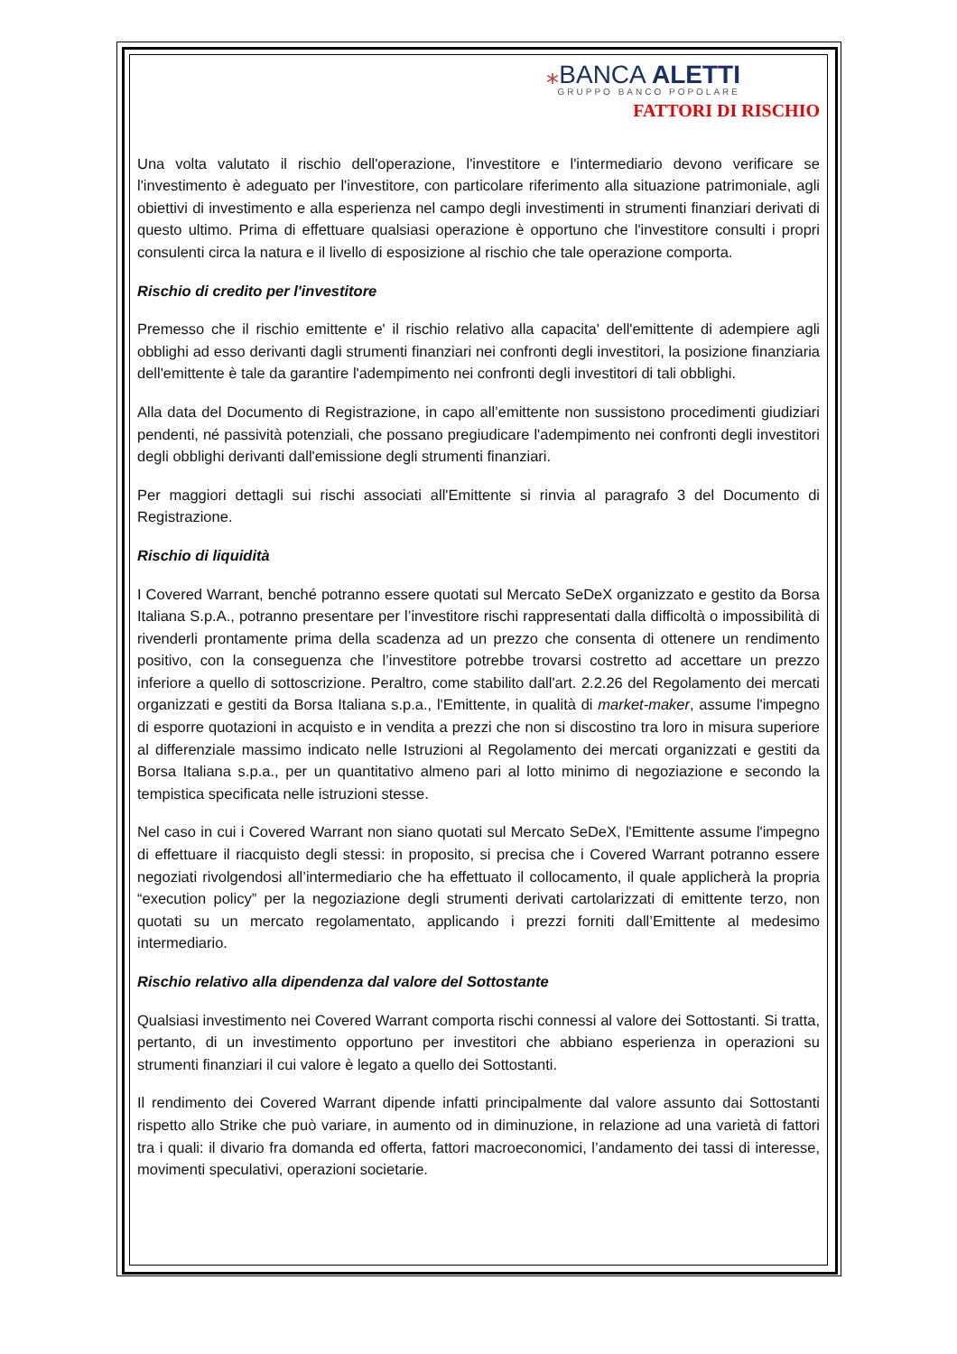⁎BANCA ALETTI
GRUPPO BANCO POPOLARE
FATTORI DI RISCHIO
Una volta valutato il rischio dell'operazione, l'investitore e l'intermediario devono verificare se l'investimento è adeguato per l'investitore, con particolare riferimento alla situazione patrimoniale, agli obiettivi di investimento e alla esperienza nel campo degli investimenti in strumenti finanziari derivati di questo ultimo. Prima di effettuare qualsiasi operazione è opportuno che l'investitore consulti i propri consulenti circa la natura e il livello di esposizione al rischio che tale operazione comporta.
Rischio di credito per l'investitore
Premesso che il rischio emittente e' il rischio relativo alla capacita' dell'emittente di adempiere agli obblighi ad esso derivanti dagli strumenti finanziari nei confronti degli investitori, la posizione finanziaria dell'emittente è tale da garantire l'adempimento nei confronti degli investitori di tali obblighi.
Alla data del Documento di Registrazione, in capo all’emittente non sussistono procedimenti giudiziari pendenti, né passività potenziali, che possano pregiudicare l'adempimento nei confronti degli investitori degli obblighi derivanti dall'emissione degli strumenti finanziari.
Per maggiori dettagli sui rischi associati all'Emittente si rinvia al paragrafo 3 del Documento di Registrazione.
Rischio di liquidità
I Covered Warrant, benché potranno essere quotati sul Mercato SeDeX organizzato e gestito da Borsa Italiana S.p.A., potranno presentare per l’investitore rischi rappresentati dalla difficoltà o impossibilità di rivenderli prontamente prima della scadenza ad un prezzo che consenta di ottenere un rendimento positivo, con la conseguenza che l’investitore potrebbe trovarsi costretto ad accettare un prezzo inferiore a quello di sottoscrizione. Peraltro, come stabilito dall'art. 2.2.26 del Regolamento dei mercati organizzati e gestiti da Borsa Italiana s.p.a., l'Emittente, in qualità di market-maker, assume l'impegno di esporre quotazioni in acquisto e in vendita a prezzi che non si discostino tra loro in misura superiore al differenziale massimo indicato nelle Istruzioni al Regolamento dei mercati organizzati e gestiti da Borsa Italiana s.p.a., per un quantitativo almeno pari al lotto minimo di negoziazione e secondo la tempistica specificata nelle istruzioni stesse.
Nel caso in cui i Covered Warrant non siano quotati sul Mercato SeDeX, l'Emittente assume l'impegno di effettuare il riacquisto degli stessi: in proposito, si precisa che i Covered Warrant potranno essere negoziati rivolgendosi all’intermediario che ha effettuato il collocamento, il quale applicherà la propria “execution policy” per la negoziazione degli strumenti derivati cartolarizzati di emittente terzo, non quotati su un mercato regolamentato, applicando i prezzi forniti dall’Emittente al medesimo intermediario.
Rischio relativo alla dipendenza dal valore del Sottostante
Qualsiasi investimento nei Covered Warrant comporta rischi connessi al valore dei Sottostanti. Si tratta, pertanto, di un investimento opportuno per investitori che abbiano esperienza in operazioni su strumenti finanziari il cui valore è legato a quello dei Sottostanti.
Il rendimento dei Covered Warrant dipende infatti principalmente dal valore assunto dai Sottostanti rispetto allo Strike che può variare, in aumento od in diminuzione, in relazione ad una varietà di fattori tra i quali: il divario fra domanda ed offerta, fattori macroeconomici, l’andamento dei tassi di interesse, movimenti speculativi, operazioni societarie.